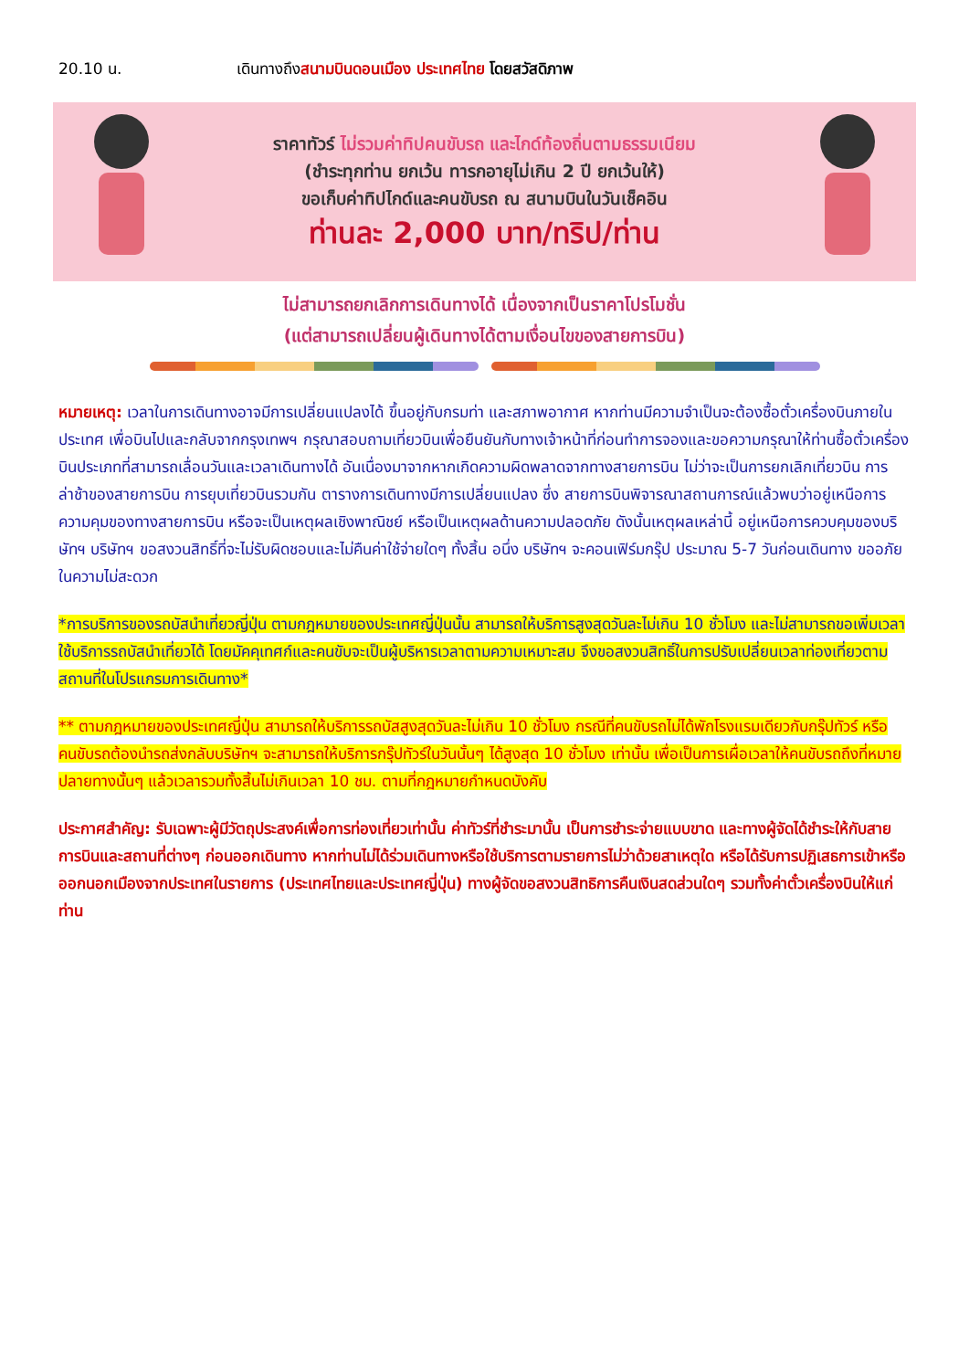20.10 น. เดินทางถึงสนามบินดอนเมือง ประเทศไทย โดยสวัสดิภาพ
ราคาทัวร์ ไม่รวมค่าทิปคนขับรถ และไกด์ท้องถิ่นตามธรรมเนียม
(ชำระทุกท่าน ยกเว้น ทารกอายุไม่เกิน 2 ปี ยกเว้นให้)
ขอเก็บค่าทิปไกด์และคนขับรถ ณ สนามบินในวันเช็คอิน
ท่านละ 2,000 บาท/ทริป/ท่าน
ไม่สามารถยกเลิกการเดินทางได้ เนื่องจากเป็นราคาโปรโมชั่น
(แต่สามารถเปลี่ยนผู้เดินทางได้ตามเงื่อนไขของสายการบิน)
หมายเหตุ: เวลาในการเดินทางอาจมีการเปลี่ยนแปลงได้ ขึ้นอยู่กับกรมท่า และสภาพอากาศ หากท่านมีความจำเป็นจะต้องซื้อตั๋วเครื่องบินภายในประเทศ เพื่อบินไปและกลับจากกรุงเทพฯ กรุณาสอบถามเที่ยวบินเพื่อยืนยันกับทางเจ้าหน้าที่ก่อนทำการจองและขอความกรุณาให้ท่านซื้อตั๋วเครื่องบินประเภทที่สามารถเลื่อนวันและเวลาเดินทางได้ อันเนื่องมาจากหากเกิดความผิดพลาดจากทางสายการบิน ไม่ว่าจะเป็นการยกเลิกเที่ยวบิน การล่าช้าของสายการบิน การยุบเที่ยวบินรวมกัน ตารางการเดินทางมีการเปลี่ยนแปลง ซึ่ง สายการบินพิจารณาสถานการณ์แล้วพบว่าอยู่เหนือการความคุมของทางสายการบิน หรือจะเป็นเหตุผลเชิงพาณิชย์ หรือเป็นเหตุผลด้านความปลอดภัย ดังนั้นเหตุผลเหล่านี้ อยู่เหนือการควบคุมของบริษัทฯ บริษัทฯ ขอสงวนสิทธิ์ที่จะไม่รับผิดชอบและไม่คืนค่าใช้จ่ายใดๆ ทั้งสิ้น อนึ่ง บริษัทฯ จะคอนเฟิร์มกรุ๊ป ประมาณ 5-7 วันก่อนเดินทาง ขออภัยในความไม่สะดวก
*การบริการของรถบัสนำเที่ยวญี่ปุ่น ตามกฎหมายของประเทศญี่ปุ่นนั้น สามารถให้บริการสูงสุดวันละไม่เกิน 10 ชั่วโมง และไม่สามารถขอเพิ่มเวลาใช้บริการรถบัสนำเที่ยวได้ โดยมัคคุเทศก์และคนขับจะเป็นผู้บริหารเวลาตามความเหมาะสม จึงขอสงวนสิทธิ์ในการปรับเปลี่ยนเวลาท่องเที่ยวตามสถานที่ในโปรแกรมการเดินทาง*
** ตามกฎหมายของประเทศญี่ปุ่น สามารถให้บริการรถบัสสูงสุดวันละไม่เกิน 10 ชั่วโมง กรณีที่คนขับรถไม่ได้พักโรงแรมเดียวกับกรุ๊ปทัวร์ หรือ คนขับรถต้องนำรถส่งกลับบริษัทฯ จะสามารถให้บริการกรุ๊ปทัวร์ในวันนั้นๆ ได้สูงสุด 10 ชั่วโมง เท่านั้น เพื่อเป็นการเผื่อเวลาให้คนขับรถถึงที่หมายปลายทางนั้นๆ แล้วเวลารวมทั้งสิ้นไม่เกินเวลา 10 ชม. ตามที่กฎหมายกำหนดบังคับ
ประกาศสำคัญ: รับเฉพาะผู้มีวัตถุประสงค์เพื่อการท่องเที่ยวเท่านั้น ค่าทัวร์ที่ชำระมานั้น เป็นการชำระจ่ายแบบขาด และทางผู้จัดได้ชำระให้กับสายการบินและสถานที่ต่างๆ ก่อนออกเดินทาง หากท่านไม่ได้ร่วมเดินทางหรือใช้บริการตามรายการไม่ว่าด้วยสาเหตุใด หรือได้รับการปฏิเสธการเข้าหรือออกนอกเมืองจากประเทศในรายการ (ประเทศไทยและประเทศญี่ปุ่น) ทางผู้จัดขอสงวนสิทธิการคืนเงินสดส่วนใดๆ รวมทั้งค่าตั๋วเครื่องบินให้แก่ท่าน